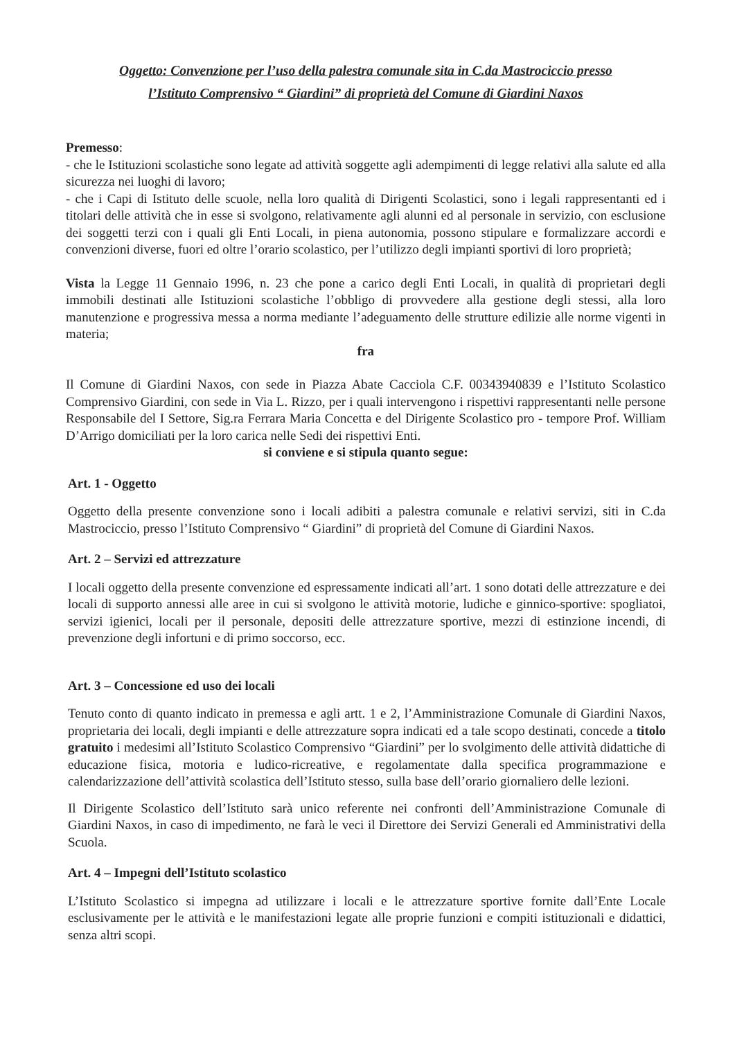Oggetto: Convenzione per l’uso della palestra comunale sita in C.da Mastrociccio presso
l’Istituto Comprensivo “ Giardini” di proprietà del Comune di Giardini Naxos
Premesso:
- che le Istituzioni scolastiche sono legate ad attività soggette agli adempimenti di legge relativi alla salute ed alla sicurezza nei luoghi di lavoro;
- che i Capi di Istituto delle scuole, nella loro qualità di Dirigenti Scolastici, sono i legali rappresentanti ed i titolari delle attività che in esse si svolgono, relativamente agli alunni ed al personale in servizio, con esclusione dei soggetti terzi con i quali gli Enti Locali, in piena autonomia, possono stipulare e formalizzare accordi e convenzioni diverse, fuori ed oltre l’orario scolastico, per l’utilizzo degli impianti sportivi di loro proprietà;
Vista la Legge 11 Gennaio 1996, n. 23 che pone a carico degli Enti Locali, in qualità di proprietari degli immobili destinati alle Istituzioni scolastiche l’obbligo di provvedere alla gestione degli stessi, alla loro manutenzione e progressiva messa a norma mediante l’adeguamento delle strutture edilizie alle norme vigenti in materia;
fra
Il Comune di Giardini Naxos, con sede in Piazza Abate Cacciola C.F. 00343940839 e l’Istituto Scolastico Comprensivo Giardini, con sede in Via L. Rizzo, per i quali intervengono i rispettivi rappresentanti nelle persone Responsabile del I Settore, Sig.ra Ferrara Maria Concetta e del Dirigente Scolastico pro - tempore Prof. William D’Arrigo domiciliati per la loro carica nelle Sedi dei rispettivi Enti.
si conviene e si stipula quanto segue:
Art. 1 - Oggetto
Oggetto della presente convenzione sono i locali adibiti a palestra comunale e relativi servizi, siti in C.da Mastrociccio, presso l’Istituto Comprensivo “ Giardini” di proprietà del Comune di Giardini Naxos.
Art. 2 – Servizi ed attrezzature
I locali oggetto della presente convenzione ed espressamente indicati all’art. 1 sono dotati delle attrezzature e dei locali di supporto annessi alle aree in cui si svolgono le attività motorie, ludiche e ginnico-sportive: spogliatoi, servizi igienici, locali per il personale, depositi delle attrezzature sportive, mezzi di estinzione incendi, di prevenzione degli infortuni e di primo soccorso, ecc.
Art. 3 – Concessione ed uso dei locali
Tenuto conto di quanto indicato in premessa e agli artt. 1 e 2, l’Amministrazione Comunale di Giardini Naxos, proprietaria dei locali, degli impianti e delle attrezzature sopra indicati ed a tale scopo destinati, concede a titolo gratuito i medesimi all’Istituto Scolastico Comprensivo “Giardini” per lo svolgimento delle attività didattiche di educazione fisica, motoria e ludico-ricreative, e regolamentate dalla specifica programmazione e calendarizzazione dell’attività scolastica dell’Istituto stesso, sulla base dell’orario giornaliero delle lezioni.
Il Dirigente Scolastico dell’Istituto sarà unico referente nei confronti dell’Amministrazione Comunale di Giardini Naxos, in caso di impedimento, ne farà le veci il Direttore dei Servizi Generali ed Amministrativi della Scuola.
Art. 4 – Impegni dell’Istituto scolastico
L’Istituto Scolastico si impegna ad utilizzare i locali e le attrezzature sportive fornite dall’Ente Locale esclusivamente per le attività e le manifestazioni legate alle proprie funzioni e compiti istituzionali e didattici, senza altri scopi.